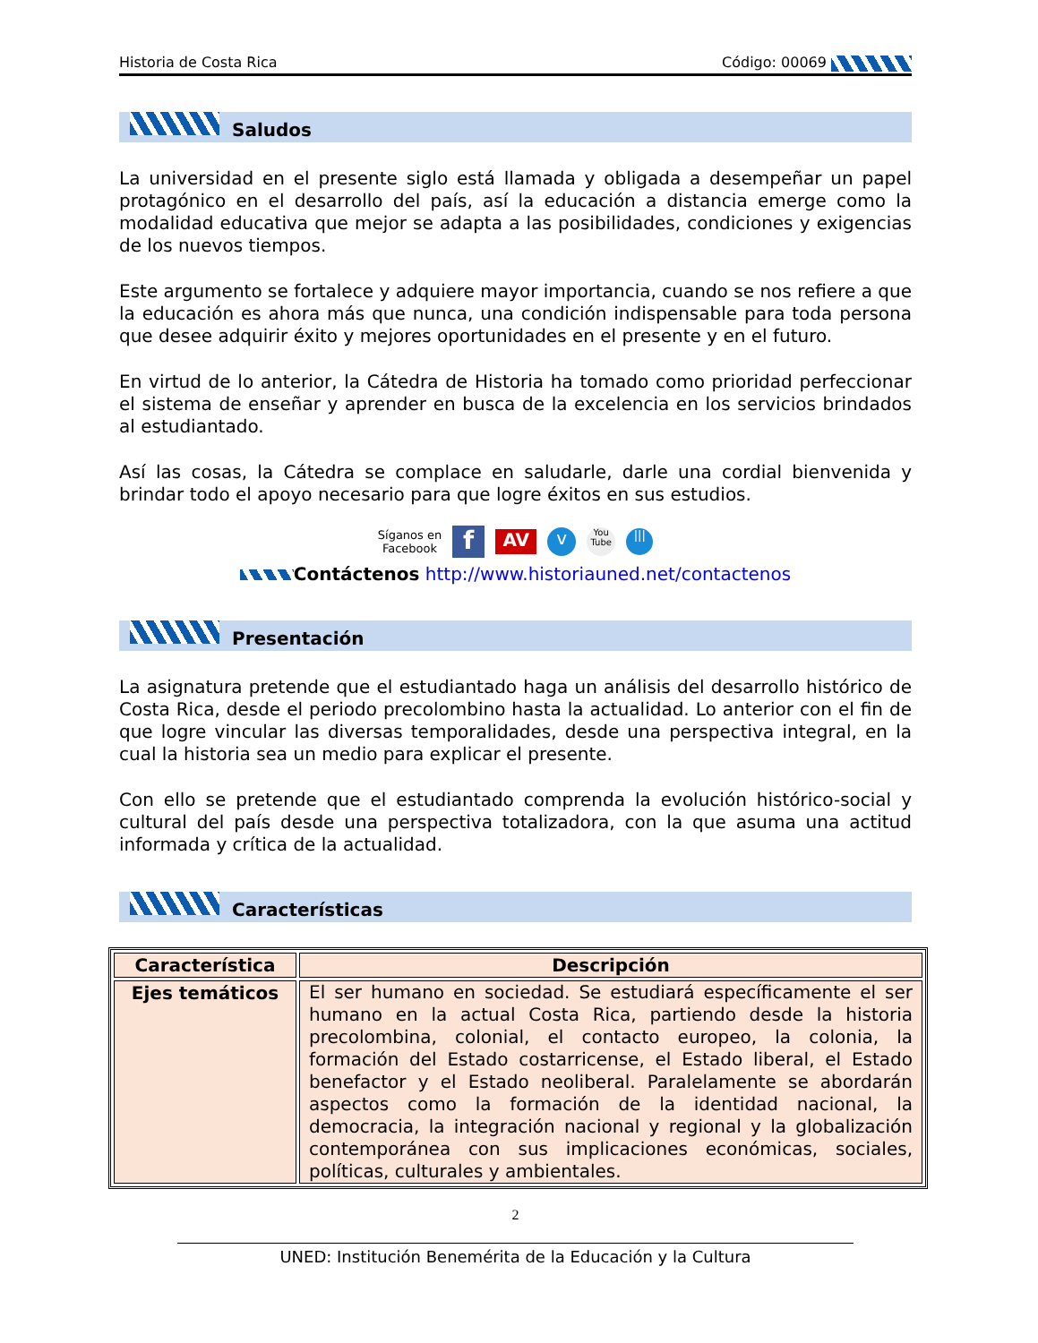Historia de Costa Rica Código: 00069
Saludos
La universidad en el presente siglo está llamada y obligada a desempeñar un papel protagónico en el desarrollo del país, así la educación a distancia emerge como la modalidad educativa que mejor se adapta a las posibilidades, condiciones y exigencias de los nuevos tiempos.
Este argumento se fortalece y adquiere mayor importancia, cuando se nos refiere a que la educación es ahora más que nunca, una condición indispensable para toda persona que desee adquirir éxito y mejores oportunidades en el presente y en el futuro.
En virtud de lo anterior, la Cátedra de Historia ha tomado como prioridad perfeccionar el sistema de enseñar y aprender en busca de la excelencia en los servicios brindados al estudiantado.
Así las cosas, la Cátedra se complace en saludarle, darle una cordial bienvenida y brindar todo el apoyo necesario para que logre éxitos en sus estudios.
Síganos en
Facebook f AV v You
Tube |||
Contáctenos http://www.historiauned.net/contactenos
Presentación
La asignatura pretende que el estudiantado haga un análisis del desarrollo histórico de Costa Rica, desde el periodo precolombino hasta la actualidad. Lo anterior con el fin de que logre vincular las diversas temporalidades, desde una perspectiva integral, en la cual la historia sea un medio para explicar el presente.
Con ello se pretende que el estudiantado comprenda la evolución histórico-social y cultural del país desde una perspectiva totalizadora, con la que asuma una actitud informada y crítica de la actualidad.
Características
| Característica | Descripción |
| --- | --- |
| Ejes temáticos | El ser humano en sociedad. Se estudiará específicamente el ser humano en la actual Costa Rica, partiendo desde la historia precolombina, colonial, el contacto europeo, la colonia, la formación del Estado costarricense, el Estado liberal, el Estado benefactor y el Estado neoliberal. Paralelamente se abordarán aspectos como la formación de la identidad nacional, la democracia, la integración nacional y regional y la globalización contemporánea con sus implicaciones económicas, sociales, políticas, culturales y ambientales. |
2
UNED: Institución Benemérita de la Educación y la Cultura